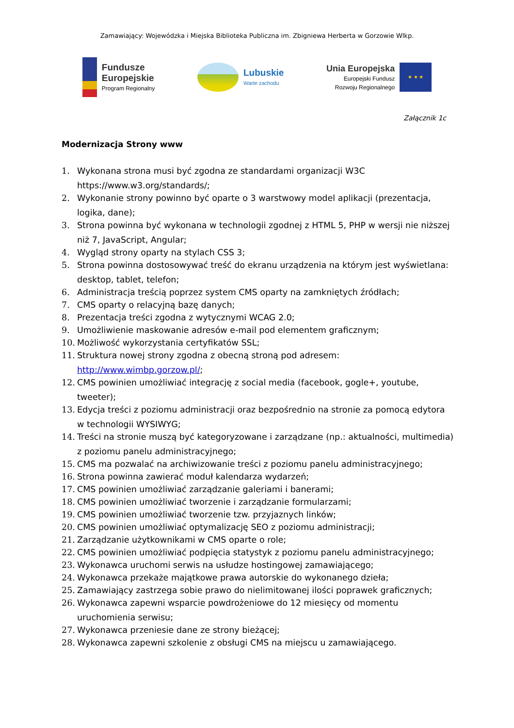Zamawiający: Wojewódzka i Miejska Biblioteka Publiczna im. Zbigniewa Herberta w Gorzowie Wlkp.
Fundusze
Europejskie
Program Regionalny
Lubuskie
Warte zachodu
Unia Europejska
Europejski Fundusz
Rozwoju Regionalnego
★ ★ ★
Załącznik 1c
Modernizacja Strony www
1. Wykonana strona musi być zgodna ze standardami organizacji W3C https://www.w3.org/standards/;
2. Wykonanie strony powinno być oparte o 3 warstwowy model aplikacji (prezentacja, logika, dane);
3. Strona powinna być wykonana w technologii zgodnej z HTML 5, PHP w wersji nie niższej niż 7, JavaScript, Angular;
4. Wygląd strony oparty na stylach CSS 3;
5. Strona powinna dostosowywać treść do ekranu urządzenia na którym jest wyświetlana: desktop, tablet, telefon;
6. Administracja treścią poprzez system CMS oparty na zamkniętych źródłach;
7. CMS oparty o relacyjną bazę danych;
8. Prezentacja treści zgodna z wytycznymi WCAG 2.0;
9. Umożliwienie maskowanie adresów e-mail pod elementem graficznym;
10. Możliwość wykorzystania certyfikatów SSL;
11. Struktura nowej strony zgodna z obecną stroną pod adresem: http://www.wimbp.gorzow.pl/;
12. CMS powinien umożliwiać integrację z social media (facebook, gogle+, youtube, tweeter);
13. Edycja treści z poziomu administracji oraz bezpośrednio na stronie za pomocą edytora w technologii WYSIWYG;
14. Treści na stronie muszą być kategoryzowane i zarządzane (np.: aktualności, multimedia) z poziomu panelu administracyjnego;
15. CMS ma pozwalać na archiwizowanie treści z poziomu panelu administracyjnego;
16. Strona powinna zawierać moduł kalendarza wydarzeń;
17. CMS powinien umożliwiać zarządzanie galeriami i banerami;
18. CMS powinien umożliwiać tworzenie i zarządzanie formularzami;
19. CMS powinien umożliwiać tworzenie tzw. przyjaznych linków;
20. CMS powinien umożliwiać optymalizację SEO z poziomu administracji;
21. Zarządzanie użytkownikami w CMS oparte o role;
22. CMS powinien umożliwiać podpięcia statystyk z poziomu panelu administracyjnego;
23. Wykonawca uruchomi serwis na usłudze hostingowej zamawiającego;
24. Wykonawca przekaże majątkowe prawa autorskie do wykonanego dzieła;
25. Zamawiający zastrzega sobie prawo do nielimitowanej ilości poprawek graficznych;
26. Wykonawca zapewni wsparcie powdrożeniowe do 12 miesięcy od momentu uruchomienia serwisu;
27. Wykonawca przeniesie dane ze strony bieżącej;
28. Wykonawca zapewni szkolenie z obsługi CMS na miejscu u zamawiającego.